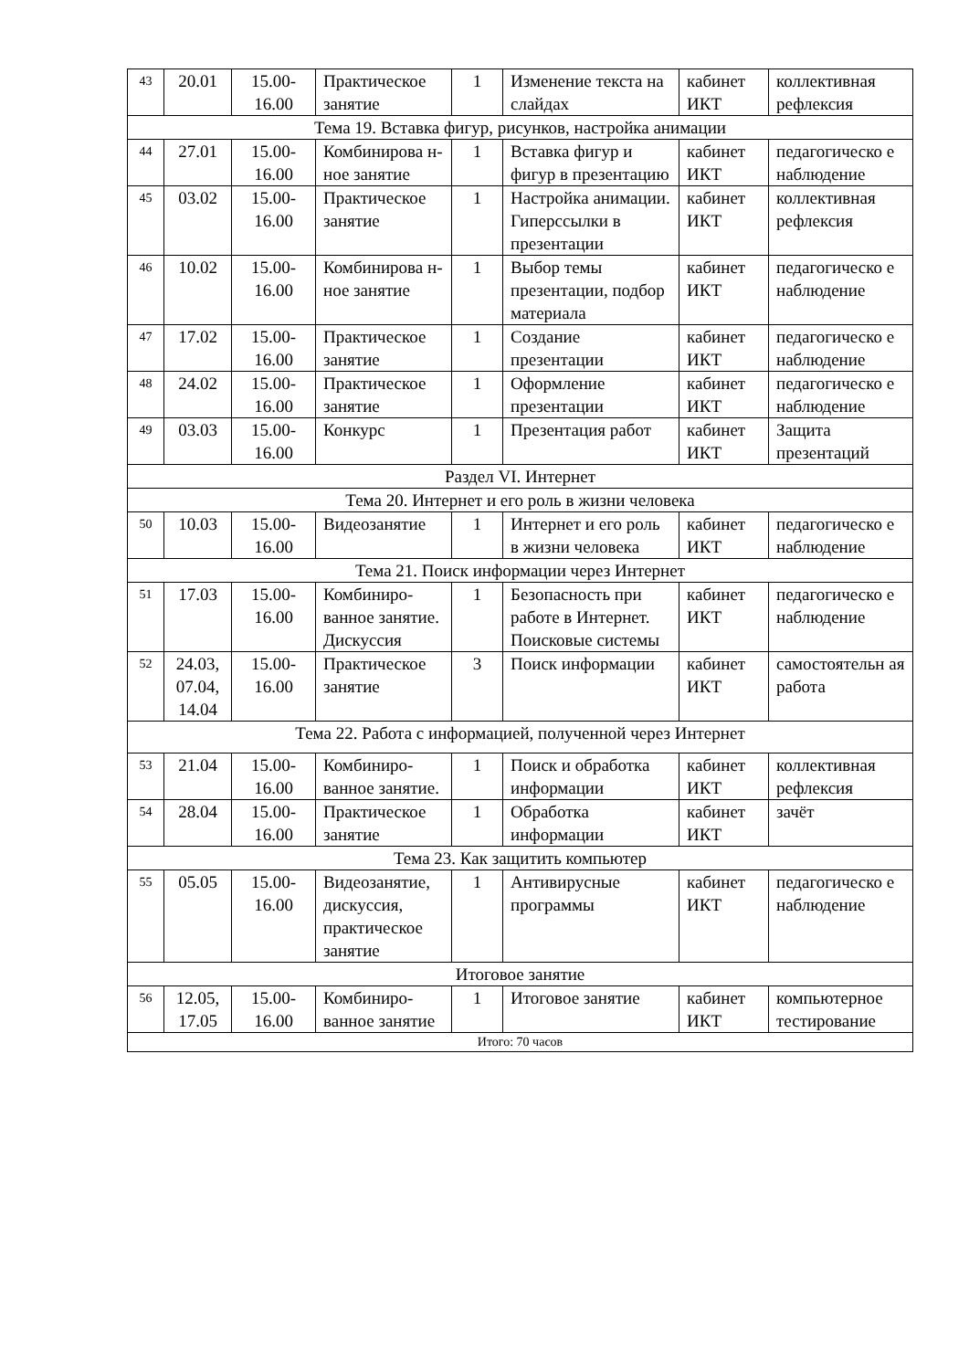| 43 | 20.01 | 15.00- 16.00 | Практическое занятие | 1 | Изменение текста на слайдах | кабинет ИКТ | коллективная рефлексия |
| Тема 19. Вставка фигур, рисунков, настройка анимации | | | | | | | |
| 44 | 27.01 | 15.00- 16.00 | Комбинирова н-ное занятие | 1 | Вставка фигур и фигур в презентацию | кабинет ИКТ | педагогическо е наблюдение |
| 45 | 03.02 | 15.00- 16.00 | Практическое занятие | 1 | Настройка анимации. Гиперссылки в презентации | кабинет ИКТ | коллективная рефлексия |
| 46 | 10.02 | 15.00- 16.00 | Комбинирова н-ное занятие | 1 | Выбор темы презентации, подбор материала | кабинет ИКТ | педагогическо е наблюдение |
| 47 | 17.02 | 15.00- 16.00 | Практическое занятие | 1 | Создание презентации | кабинет ИКТ | педагогическо е наблюдение |
| 48 | 24.02 | 15.00- 16.00 | Практическое занятие | 1 | Оформление презентации | кабинет ИКТ | педагогическо е наблюдение |
| 49 | 03.03 | 15.00- 16.00 | Конкурс | 1 | Презентация работ | кабинет ИКТ | Защита презентаций |
| Раздел VI. Интернет | | | | | | | |
| Тема 20. Интернет и его роль в жизни человека | | | | | | | |
| 50 | 10.03 | 15.00- 16.00 | Видеозанятие | 1 | Интернет и его роль в жизни человека | кабинет ИКТ | педагогическо е наблюдение |
| Тема 21. Поиск информации через Интернет | | | | | | | |
| 51 | 17.03 | 15.00- 16.00 | Комбиниро-ванное занятие. Дискуссия | 1 | Безопасность при работе в Интернет. Поисковые системы | кабинет ИКТ | педагогическо е наблюдение |
| 52 | 24.03, 07.04, 14.04 | 15.00- 16.00 | Практическое занятие | 3 | Поиск информации | кабинет ИКТ | самостоятельн ая работа |
| Тема 22. Работа с информацией, полученной через Интернет | | | | | | | |
| 53 | 21.04 | 15.00- 16.00 | Комбиниро-ванное занятие. | 1 | Поиск и обработка информации | кабинет ИКТ | коллективная рефлексия |
| 54 | 28.04 | 15.00- 16.00 | Практическое занятие | 1 | Обработка информации | кабинет ИКТ | зачёт |
| Тема 23. Как защитить компьютер | | | | | | | |
| 55 | 05.05 | 15.00- 16.00 | Видеозанятие, дискуссия, практическое занятие | 1 | Антивирусные программы | кабинет ИКТ | педагогическо е наблюдение |
| Итоговое занятие | | | | | | | |
| 56 | 12.05, 17.05 | 15.00- 16.00 | Комбиниро-ванное занятие | 1 | Итоговое занятие | кабинет ИКТ | компьютерное тестирование |
| Итого: 70 часов | | | | | | | |